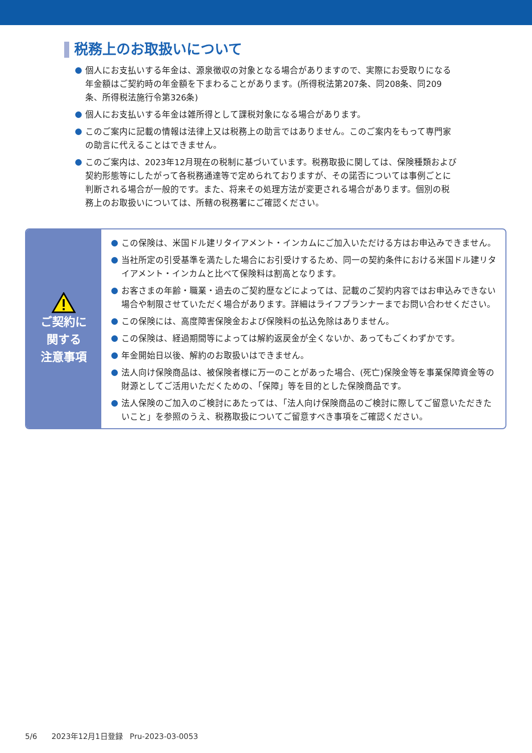税務上のお取扱いについて
個人にお支払いする年金は、源泉徴収の対象となる場合がありますので、実際にお受取りになる年金額はご契約時の年金額を下まわることがあります。(所得税法第207条、同208条、同209条、所得税法施行令第326条)
個人にお支払いする年金は雑所得として課税対象になる場合があります。
このご案内に記載の情報は法律上又は税務上の助言ではありません。このご案内をもって専門家の助言に代えることはできません。
このご案内は、2023年12月現在の税制に基づいています。税務取扱に関しては、保険種類および契約形態等にしたがって各税務通達等で定められておりますが、その諾否については事例ごとに判断される場合が一般的です。また、将来その処理方法が変更される場合があります。個別の税務上のお取扱いについては、所轄の税務署にご確認ください。
ご契約に
関する
注意事項
この保険は、米国ドル建リタイアメント・インカムにご加入いただける方はお申込みできません。
当社所定の引受基準を満たした場合にお引受けするため、同一の契約条件における米国ドル建リタイアメント・インカムと比べて保険料は割高となります。
お客さまの年齢・職業・過去のご契約歴などによっては、記載のご契約内容ではお申込みできない場合や制限させていただく場合があります。詳細はライフプランナーまでお問い合わせください。
この保険には、高度障害保険金および保険料の払込免除はありません。
この保険は、経過期間等によっては解約返戻金が全くないか、あってもごくわずかです。
年金開始日以後、解約のお取扱いはできません。
法人向け保険商品は、被保険者様に万一のことがあった場合、(死亡)保険金等を事業保障資金等の財源としてご活用いただくための、「保障」等を目的とした保険商品です。
法人保険のご加入のご検討にあたっては、「法人向け保険商品のご検討に際してご留意いただきたいこと」を参照のうえ、税務取扱についてご留意すべき事項をご確認ください。
5/6 2023年12月1日登録 Pru-2023-03-0053